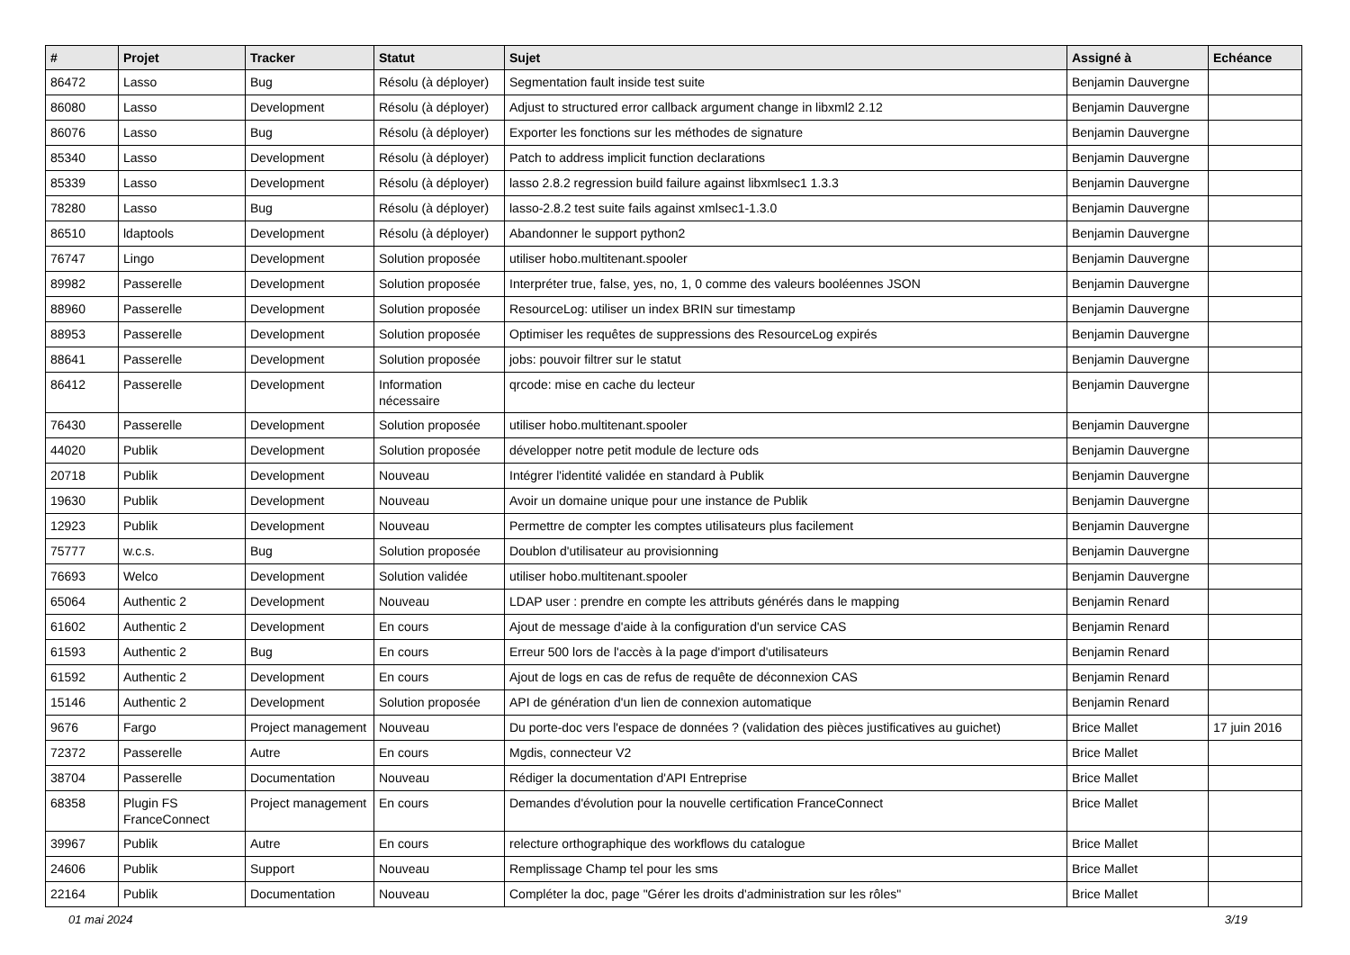| # | Projet | Tracker | Statut | Sujet | Assigné à | Echéance |
| --- | --- | --- | --- | --- | --- | --- |
| 86472 | Lasso | Bug | Résolu (à déployer) | Segmentation fault inside test suite | Benjamin Dauvergne | |
| 86080 | Lasso | Development | Résolu (à déployer) | Adjust to structured error callback argument change in libxml2 2.12 | Benjamin Dauvergne | |
| 86076 | Lasso | Bug | Résolu (à déployer) | Exporter les fonctions sur les méthodes de signature | Benjamin Dauvergne | |
| 85340 | Lasso | Development | Résolu (à déployer) | Patch to address implicit function declarations | Benjamin Dauvergne | |
| 85339 | Lasso | Development | Résolu (à déployer) | lasso 2.8.2 regression build failure against libxmlsec1 1.3.3 | Benjamin Dauvergne | |
| 78280 | Lasso | Bug | Résolu (à déployer) | lasso-2.8.2 test suite fails against xmlsec1-1.3.0 | Benjamin Dauvergne | |
| 86510 | ldaptools | Development | Résolu (à déployer) | Abandonner le support python2 | Benjamin Dauvergne | |
| 76747 | Lingo | Development | Solution proposée | utiliser hobo.multitenant.spooler | Benjamin Dauvergne | |
| 89982 | Passerelle | Development | Solution proposée | Interpréter true, false, yes, no, 1, 0 comme des valeurs booléennes JSON | Benjamin Dauvergne | |
| 88960 | Passerelle | Development | Solution proposée | ResourceLog: utiliser un index BRIN sur timestamp | Benjamin Dauvergne | |
| 88953 | Passerelle | Development | Solution proposée | Optimiser les requêtes de suppressions des ResourceLog expirés | Benjamin Dauvergne | |
| 88641 | Passerelle | Development | Solution proposée | jobs: pouvoir filtrer sur le statut | Benjamin Dauvergne | |
| 86412 | Passerelle | Development | Information nécessaire | qrcode: mise en cache du lecteur | Benjamin Dauvergne | |
| 76430 | Passerelle | Development | Solution proposée | utiliser hobo.multitenant.spooler | Benjamin Dauvergne | |
| 44020 | Publik | Development | Solution proposée | développer notre petit module de lecture ods | Benjamin Dauvergne | |
| 20718 | Publik | Development | Nouveau | Intégrer l'identité validée en standard à Publik | Benjamin Dauvergne | |
| 19630 | Publik | Development | Nouveau | Avoir un domaine unique pour une instance de Publik | Benjamin Dauvergne | |
| 12923 | Publik | Development | Nouveau | Permettre de compter les comptes utilisateurs plus facilement | Benjamin Dauvergne | |
| 75777 | w.c.s. | Bug | Solution proposée | Doublon d'utilisateur au provisionning | Benjamin Dauvergne | |
| 76693 | Welco | Development | Solution validée | utiliser hobo.multitenant.spooler | Benjamin Dauvergne | |
| 65064 | Authentic 2 | Development | Nouveau | LDAP user : prendre en compte les attributs générés dans le mapping | Benjamin Renard | |
| 61602 | Authentic 2 | Development | En cours | Ajout de message d'aide à la configuration d'un service CAS | Benjamin Renard | |
| 61593 | Authentic 2 | Bug | En cours | Erreur 500 lors de l'accès à la page d'import d'utilisateurs | Benjamin Renard | |
| 61592 | Authentic 2 | Development | En cours | Ajout de logs en cas de refus de requête de déconnexion CAS | Benjamin Renard | |
| 15146 | Authentic 2 | Development | Solution proposée | API de génération d'un lien de connexion automatique | Benjamin Renard | |
| 9676 | Fargo | Project management | Nouveau | Du porte-doc vers l'espace de données ? (validation des pièces justificatives au guichet) | Brice Mallet | 17 juin 2016 |
| 72372 | Passerelle | Autre | En cours | Mgdis, connecteur V2 | Brice Mallet | |
| 38704 | Passerelle | Documentation | Nouveau | Rédiger la documentation d'API Entreprise | Brice Mallet | |
| 68358 | Plugin FS FranceConnect | Project management | En cours | Demandes d'évolution pour la nouvelle certification FranceConnect | Brice Mallet | |
| 39967 | Publik | Autre | En cours | relecture orthographique des workflows du catalogue | Brice Mallet | |
| 24606 | Publik | Support | Nouveau | Remplissage Champ tel pour les sms | Brice Mallet | |
| 22164 | Publik | Documentation | Nouveau | Compléter la doc, page "Gérer les droits d'administration sur les rôles" | Brice Mallet | |
01 mai 2024 3/19